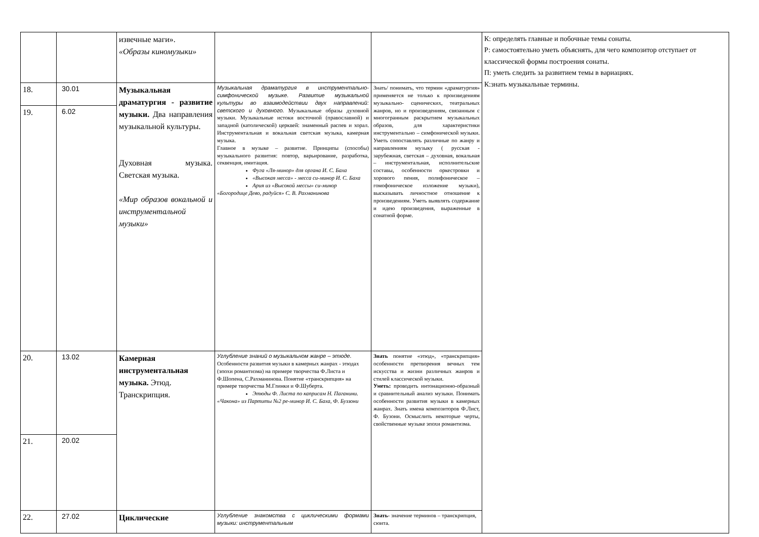| | | извечные маги». «Образы киномузыки» | | | К: определять главные и побочные темы сонаты. Р: самостоятельно уметь объяснять, для чего композитор отступает от классической формы построения сонаты. П: уметь следить за развитием темы в вариациях. К:знать музыкальные термины. |
| 18. | 30.01 | Музыкальная драматургия - развитие музыки. Два направления музыкальной культуры. Духовная музыка. Светская музыка. «Мир образов вокальной и инструментальной музыки» | Музыкальная драматургия в инструментально-симфонической музыке. Развитие музыкальной культуры во взаимодействии двух направлений: светского и духовного. Музыкальные образы духовной музыки. Музыкальные истоки восточной (православной) и западной (католической) церквей: знаменный распев и хорал. Инструментальная и вокальная светская музыка, камерная музыка. Главное в музыке – развитие. Принципы (способы) музыкального развития: повтор, варьирование, разработка, секвенция, имитация. Фуга «Ля-минор» для органа И. С. Баха «Высокая месса» - месса си-минор И. С. Баха Ария из «Высокой мессы» си-минор «Богородице Дево, радуйся» С. В. Рахманинова | Знать/ понимать, что термин «драматургия» применяется не только к произведениям музыкально- сценических, театральных жанров, но и произведениям, связанным с многогранным раскрытием музыкальных образов, для характеристики инструментально – симфонической музыки. Уметь сопоставлять различные по жанру и направлениям музыку ( русская - зарубежная, светская – духовная, вокальная – инструментальная, исполнительские составы, особенности оркестровки и хорового пения, полифоническое – гомофоническое изложение музыки), высказывать личностное отношение к произведениям. Уметь выявлять содержание и идею произведения, выраженные в сонатной форме. | |
| 19. | 6.02 | | | | |
| 20. | 13.02 | Камерная инструментальная музыка. Этюд. Транскрипция. | Углубление знаний о музыкальном жанре – этюде. Особенности развития музыки в камерных жанрах - этюдах (эпохи романтизма) на примере творчества Ф.Листа и Ф.Шопена, С.Рахманинова. Понятие «транскрипция» на примере творчества М.Глинки и Ф.Шуберта. Этюды Ф. Листа по каприсам Н. Паганини. «Чакона» из Партиты №2 ре-минор И. С. Баха, Ф. Буззони | Знать понятие «этюд», «транскрипция» особенности претворения вечных тем искусства и жизни различных жанров и стилей классической музыки. Уметь: проводить интонационно-образный и сравнительный анализ музыки. Понимать особенности развития музыки в камерных жанрах. Знать имена композиторов Ф.Лист, Ф. Бузони. Осмыслить некоторые черты, свойственные музыке эпохи романтизма. | |
| 21. | 20.02 | | | | |
| 22. | 27.02 | Циклические | Углубление знакомства с циклическими формами музыки: инструментальным | Знать - значение терминов – транскрипция, сюита. | |